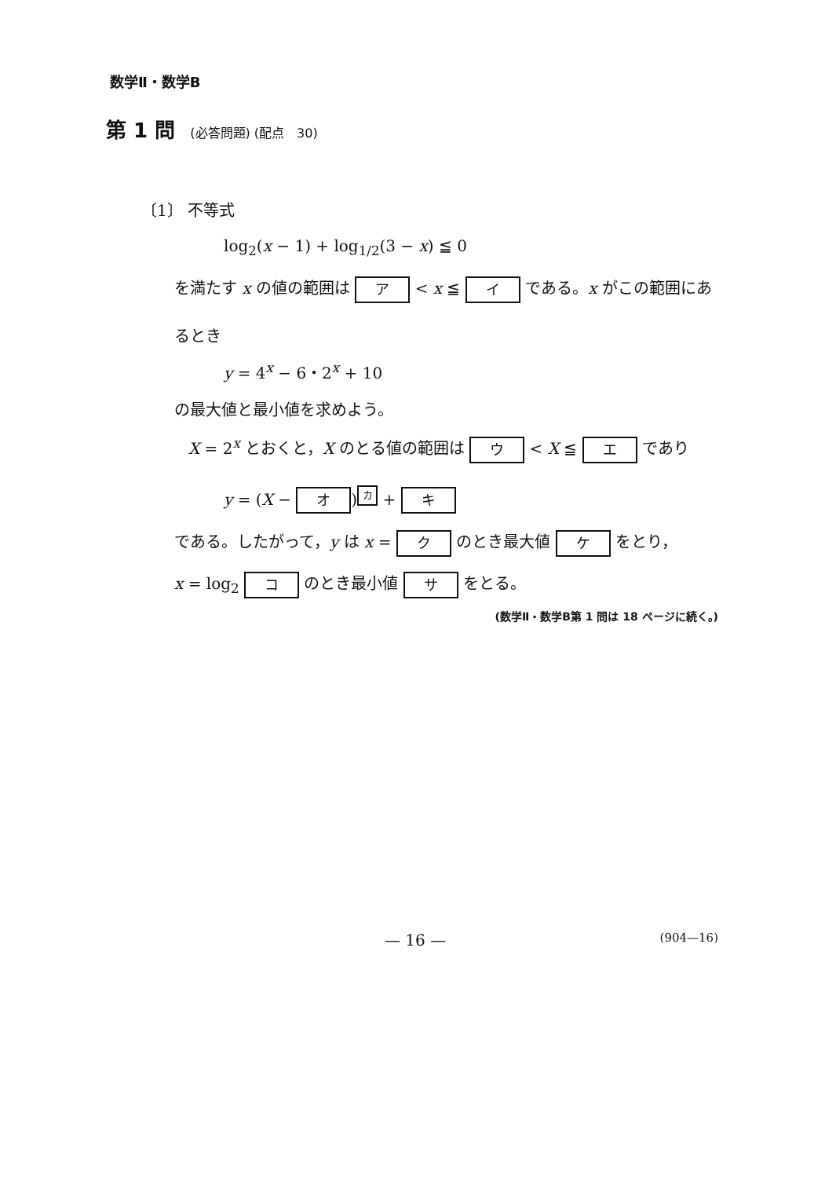数学Ⅱ・数学B
第 1 問 (必答問題) (配点　30)
〔1〕 不等式
log<sub>2</sub>(x − 1) + log<sub>1/2</sub>(3 − x) ≦ 0
を満たす x の値の範囲は ア < x ≦ イ である。x がこの範囲にあ
るとき
y = 4<sup>x</sup> − 6・2<sup>x</sup> + 10
の最大値と最小値を求めよう。
X = 2<sup>x</sup> とおくと，X のとる値の範囲は ウ < X ≦ エ であり
y = (X − オ)<sup>カ</sup> + キ
である。したがって，y は x = ク のとき最大値 ケ をとり，
x = log<sub>2</sub> コ のとき最小値 サ をとる。
(数学Ⅱ・数学B第 1 問は 18 ページに続く。)
— 16 — (904—16)